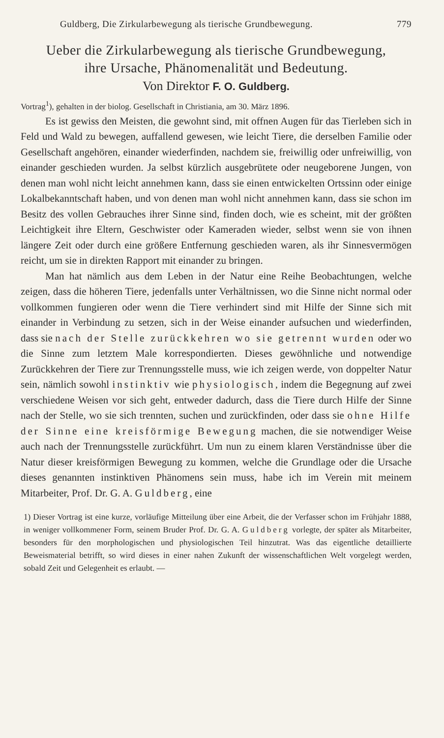Guldberg, Die Zirkularbewegung als tierische Grundbewegung. 779
Ueber die Zirkularbewegung als tierische Grundbewegung,
ihre Ursache, Phänomenalität und Bedeutung.
Von Direktor F. O. Guldberg.
Vortrag<sup>1</sup>), gehalten in der biolog. Gesellschaft in Christiania, am 30. März 1896.
Es ist gewiss den Meisten, die gewohnt sind, mit offnen Augen für das Tierleben sich in Feld und Wald zu bewegen, auffallend gewesen, wie leicht Tiere, die derselben Familie oder Gesellschaft angehören, einander wiederfinden, nachdem sie, freiwillig oder unfreiwillig, von einander geschieden wurden. Ja selbst kürzlich ausgebrütete oder neugeborene Jungen, von denen man wohl nicht leicht annehmen kann, dass sie einen entwickelten Ortssinn oder einige Lokalbekanntschaft haben, und von denen man wohl nicht annehmen kann, dass sie schon im Besitz des vollen Gebrauches ihrer Sinne sind, finden doch, wie es scheint, mit der größten Leichtigkeit ihre Eltern, Geschwister oder Kameraden wieder, selbst wenn sie von ihnen längere Zeit oder durch eine größere Entfernung geschieden waren, als ihr Sinnesvermögen reicht, um sie in direkten Rapport mit einander zu bringen.
Man hat nämlich aus dem Leben in der Natur eine Reihe Beobachtungen, welche zeigen, dass die höheren Tiere, jedenfalls unter Verhältnissen, wo die Sinne nicht normal oder vollkommen fungieren oder wenn die Tiere verhindert sind mit Hilfe der Sinne sich mit einander in Verbindung zu setzen, sich in der Weise einander aufsuchen und wiederfinden, dass sie nach der Stelle zurückkehren wo sie getrennt wurden oder wo die Sinne zum letztem Male korrespondierten. Dieses gewöhnliche und notwendige Zurückkehren der Tiere zur Trennungsstelle muss, wie ich zeigen werde, von doppelter Natur sein, nämlich sowohl instinktiv wie physiologisch, indem die Begegnung auf zwei verschiedene Weisen vor sich geht, entweder dadurch, dass die Tiere durch Hilfe der Sinne nach der Stelle, wo sie sich trennten, suchen und zurückfinden, oder dass sie ohne Hilfe der Sinne eine kreisförmige Bewegung machen, die sie notwendiger Weise auch nach der Trennungsstelle zurückführt. Um nun zu einem klaren Verständnisse über die Natur dieser kreisförmigen Bewegung zu kommen, welche die Grundlage oder die Ursache dieses genannten instinktiven Phänomens sein muss, habe ich im Verein mit meinem Mitarbeiter, Prof. Dr. G. A. Guldberg, eine
1) Dieser Vortrag ist eine kurze, vorläufige Mitteilung über eine Arbeit, die der Verfasser schon im Frühjahr 1888, in weniger vollkommener Form, seinem Bruder Prof. Dr. G. A. Guldberg vorlegte, der später als Mitarbeiter, besonders für den morphologischen und physiologischen Teil hinzutrat. Was das eigentliche detaillierte Beweismaterial betrifft, so wird dieses in einer nahen Zukunft der wissenschaftlichen Welt vorgelegt werden, sobald Zeit und Gelegenheit es erlaubt. —